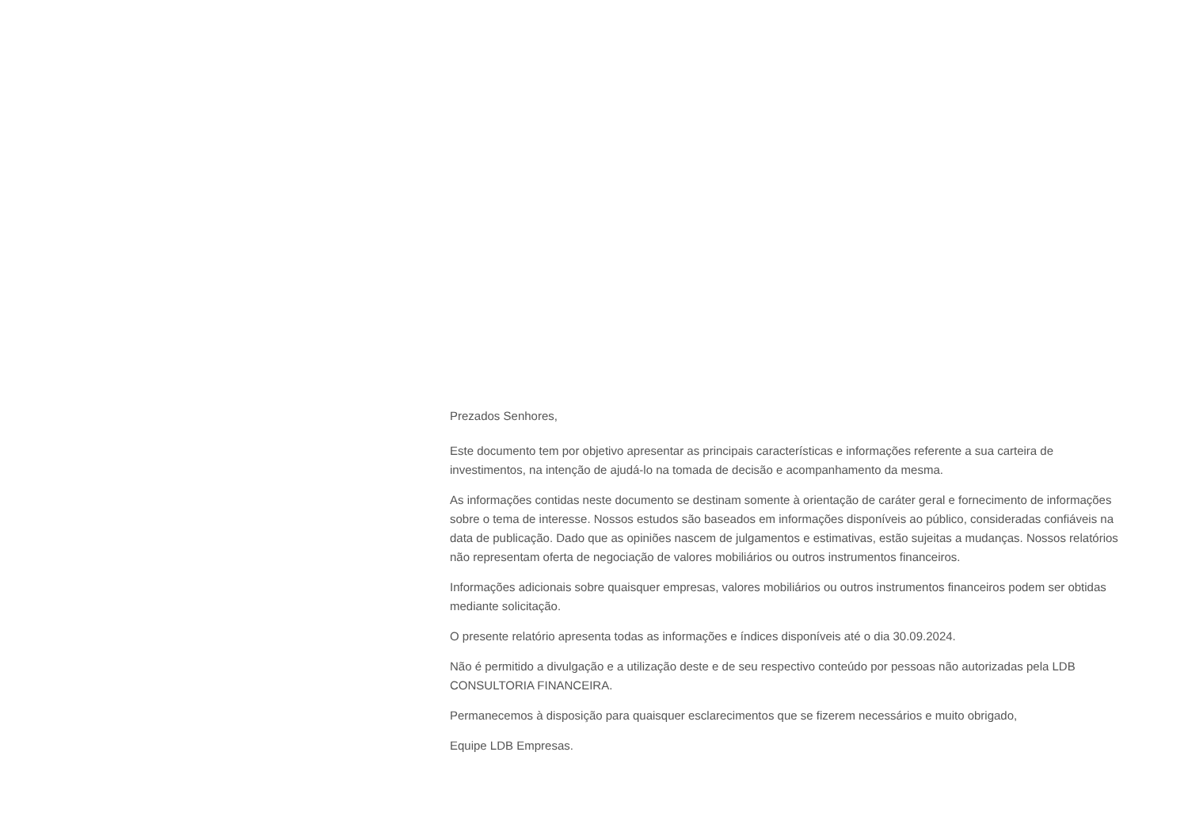Prezados Senhores,
Este documento tem por objetivo apresentar as principais características e informações referente a sua carteira de investimentos, na intenção de ajudá-lo na tomada de decisão e acompanhamento da mesma.
As informações contidas neste documento se destinam somente à orientação de caráter geral e fornecimento de informações sobre o tema de interesse. Nossos estudos são baseados em informações disponíveis ao público, consideradas confiáveis na data de publicação. Dado que as opiniões nascem de julgamentos e estimativas, estão sujeitas a mudanças. Nossos relatórios não representam oferta de negociação de valores mobiliários ou outros instrumentos financeiros.
Informações adicionais sobre quaisquer empresas, valores mobiliários ou outros instrumentos financeiros podem ser obtidas mediante solicitação.
O presente relatório apresenta todas as informações e índices disponíveis até o dia 30.09.2024.
Não é permitido a divulgação e a utilização deste e de seu respectivo conteúdo por pessoas não autorizadas pela LDB CONSULTORIA FINANCEIRA.
Permanecemos à disposição para quaisquer esclarecimentos que se fizerem necessários e muito obrigado,
Equipe LDB Empresas.